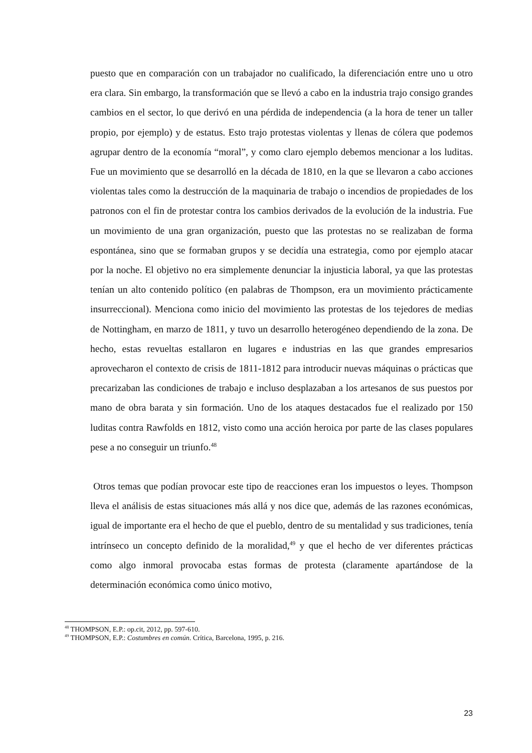puesto que en comparación con un trabajador no cualificado, la diferenciación entre uno u otro era clara. Sin embargo, la transformación que se llevó a cabo en la industria trajo consigo grandes cambios en el sector, lo que derivó en una pérdida de independencia (a la hora de tener un taller propio, por ejemplo) y de estatus. Esto trajo protestas violentas y llenas de cólera que podemos agrupar dentro de la economía “moral”, y como claro ejemplo debemos mencionar a los luditas. Fue un movimiento que se desarrolló en la década de 1810, en la que se llevaron a cabo acciones violentas tales como la destrucción de la maquinaria de trabajo o incendios de propiedades de los patronos con el fin de protestar contra los cambios derivados de la evolución de la industria. Fue un movimiento de una gran organización, puesto que las protestas no se realizaban de forma espontánea, sino que se formaban grupos y se decidía una estrategia, como por ejemplo atacar por la noche. El objetivo no era simplemente denunciar la injusticia laboral, ya que las protestas tenían un alto contenido político (en palabras de Thompson, era un movimiento prácticamente insurreccional). Menciona como inicio del movimiento las protestas de los tejedores de medias de Nottingham, en marzo de 1811, y tuvo un desarrollo heterogéneo dependiendo de la zona. De hecho, estas revueltas estallaron en lugares e industrias en las que grandes empresarios aprovecharon el contexto de crisis de 1811-1812 para introducir nuevas máquinas o prácticas que precarizaban las condiciones de trabajo e incluso desplazaban a los artesanos de sus puestos por mano de obra barata y sin formación. Uno de los ataques destacados fue el realizado por 150 luditas contra Rawfolds en 1812, visto como una acción heroica por parte de las clases populares pese a no conseguir un triunfo.<sup>48</sup>
Otros temas que podían provocar este tipo de reacciones eran los impuestos o leyes. Thompson lleva el análisis de estas situaciones más allá y nos dice que, además de las razones económicas, igual de importante era el hecho de que el pueblo, dentro de su mentalidad y sus tradiciones, tenía intrínseco un concepto definido de la moralidad,<sup>49</sup> y que el hecho de ver diferentes prácticas como algo inmoral provocaba estas formas de protesta (claramente apartándose de la determinación económica como único motivo,
<sup>48</sup> THOMPSON, E.P.: op.cit, 2012, pp. 597-610.
<sup>49</sup> THOMPSON, E.P.: Costumbres en común. Crítica, Barcelona, 1995, p. 216.
23